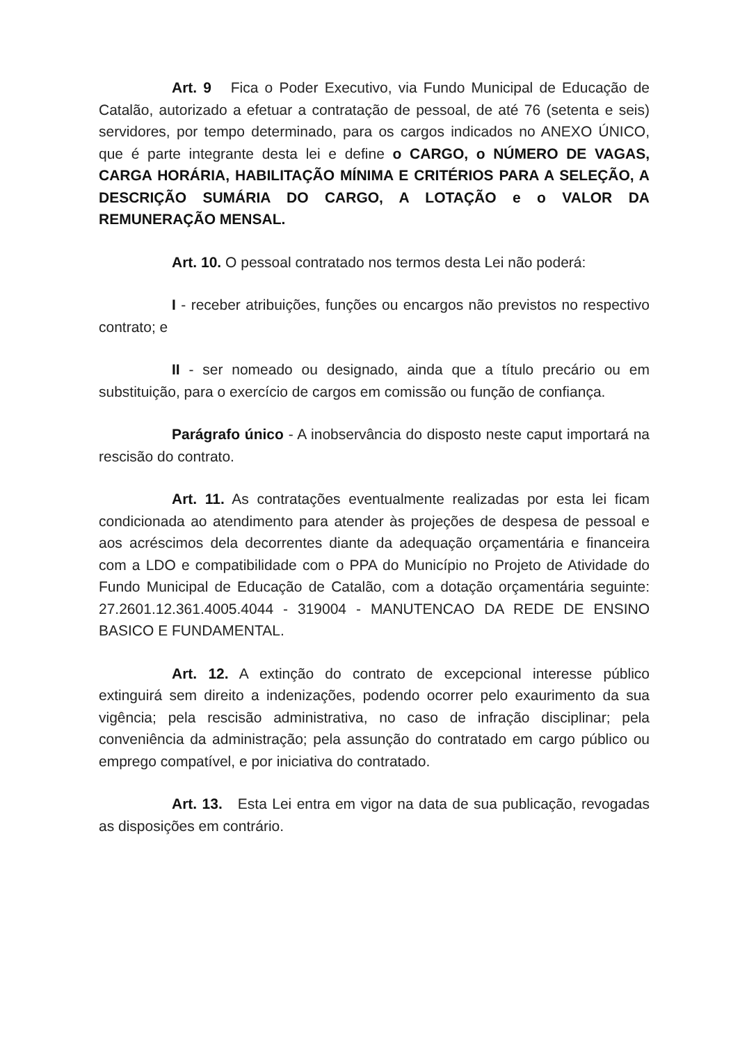Art. 9 Fica o Poder Executivo, via Fundo Municipal de Educação de Catalão, autorizado a efetuar a contratação de pessoal, de até 76 (setenta e seis) servidores, por tempo determinado, para os cargos indicados no ANEXO ÚNICO, que é parte integrante desta lei e define o CARGO, o NÚMERO DE VAGAS, CARGA HORÁRIA, HABILITAÇÃO MÍNIMA E CRITÉRIOS PARA A SELEÇÃO, A DESCRIÇÃO SUMÁRIA DO CARGO, A LOTAÇÃO e o VALOR DA REMUNERAÇÃO MENSAL.
Art. 10. O pessoal contratado nos termos desta Lei não poderá:
I - receber atribuições, funções ou encargos não previstos no respectivo contrato; e
II - ser nomeado ou designado, ainda que a título precário ou em substituição, para o exercício de cargos em comissão ou função de confiança.
Parágrafo único - A inobservância do disposto neste caput importará na rescisão do contrato.
Art. 11. As contratações eventualmente realizadas por esta lei ficam condicionada ao atendimento para atender às projeções de despesa de pessoal e aos acréscimos dela decorrentes diante da adequação orçamentária e financeira com a LDO e compatibilidade com o PPA do Município no Projeto de Atividade do Fundo Municipal de Educação de Catalão, com a dotação orçamentária seguinte: 27.2601.12.361.4005.4044 - 319004 - MANUTENCAO DA REDE DE ENSINO BASICO E FUNDAMENTAL.
Art. 12. A extinção do contrato de excepcional interesse público extinguirá sem direito a indenizações, podendo ocorrer pelo exaurimento da sua vigência; pela rescisão administrativa, no caso de infração disciplinar; pela conveniência da administração; pela assunção do contratado em cargo público ou emprego compatível, e por iniciativa do contratado.
Art. 13. Esta Lei entra em vigor na data de sua publicação, revogadas as disposições em contrário.